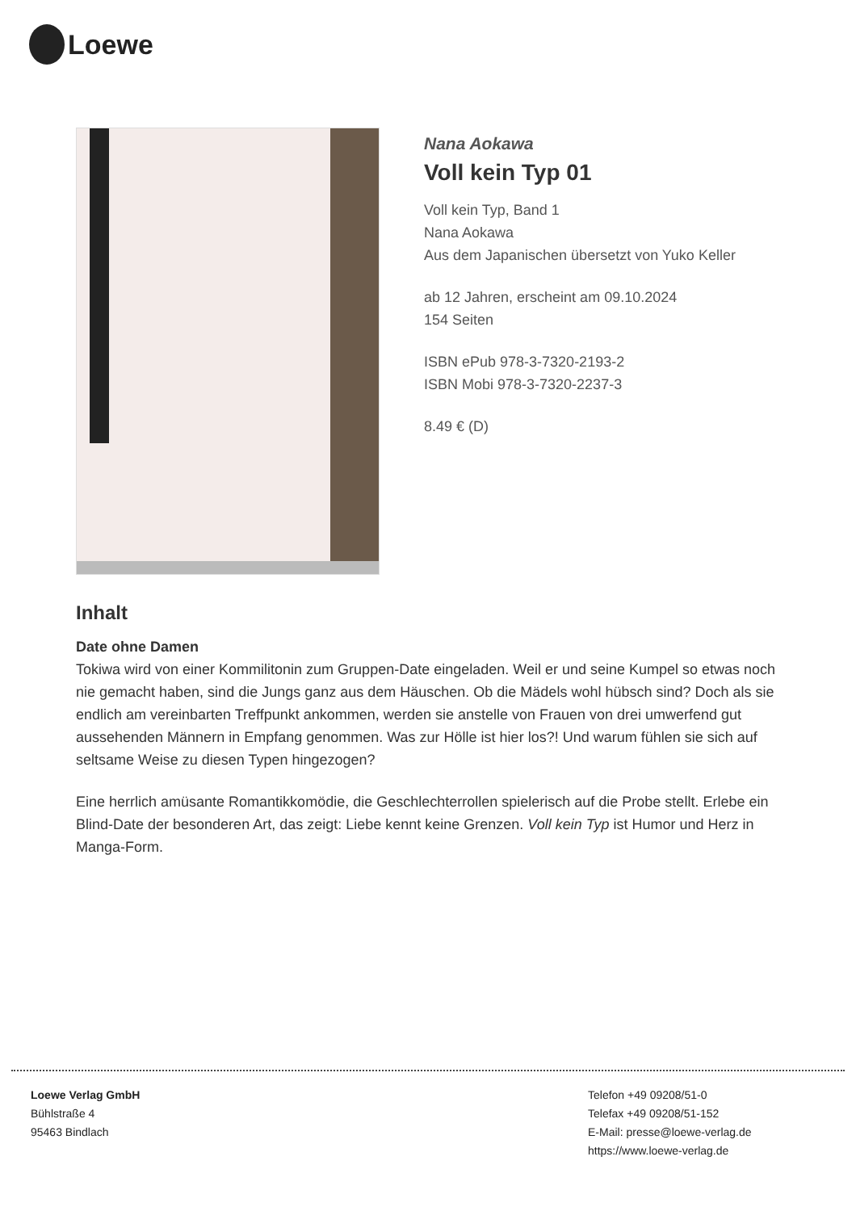Loewe
Nana Aokawa
Voll kein Typ 01
Voll kein Typ, Band 1
Nana Aokawa
Aus dem Japanischen übersetzt von Yuko Keller
ab 12 Jahren, erscheint am 09.10.2024
154 Seiten
ISBN ePub 978-3-7320-2193-2
ISBN Mobi 978-3-7320-2237-3
8.49 € (D)
Inhalt
Date ohne Damen
Tokiwa wird von einer Kommilitonin zum Gruppen-Date eingeladen. Weil er und seine Kumpel so etwas noch nie gemacht haben, sind die Jungs ganz aus dem Häuschen. Ob die Mädels wohl hübsch sind? Doch als sie endlich am vereinbarten Treffpunkt ankommen, werden sie anstelle von Frauen von drei umwerfend gut aussehenden Männern in Empfang genommen. Was zur Hölle ist hier los?! Und warum fühlen sie sich auf seltsame Weise zu diesen Typen hingezogen?
Eine herrlich amüsante Romantikkomödie, die Geschlechterrollen spielerisch auf die Probe stellt. Erlebe ein Blind-Date der besonderen Art, das zeigt: Liebe kennt keine Grenzen. Voll kein Typ ist Humor und Herz in Manga-Form.
Loewe Verlag GmbH
Bühlstraße 4
95463 Bindlach
Telefon +49 09208/51-0
Telefax +49 09208/51-152
E-Mail: presse@loewe-verlag.de
https://www.loewe-verlag.de